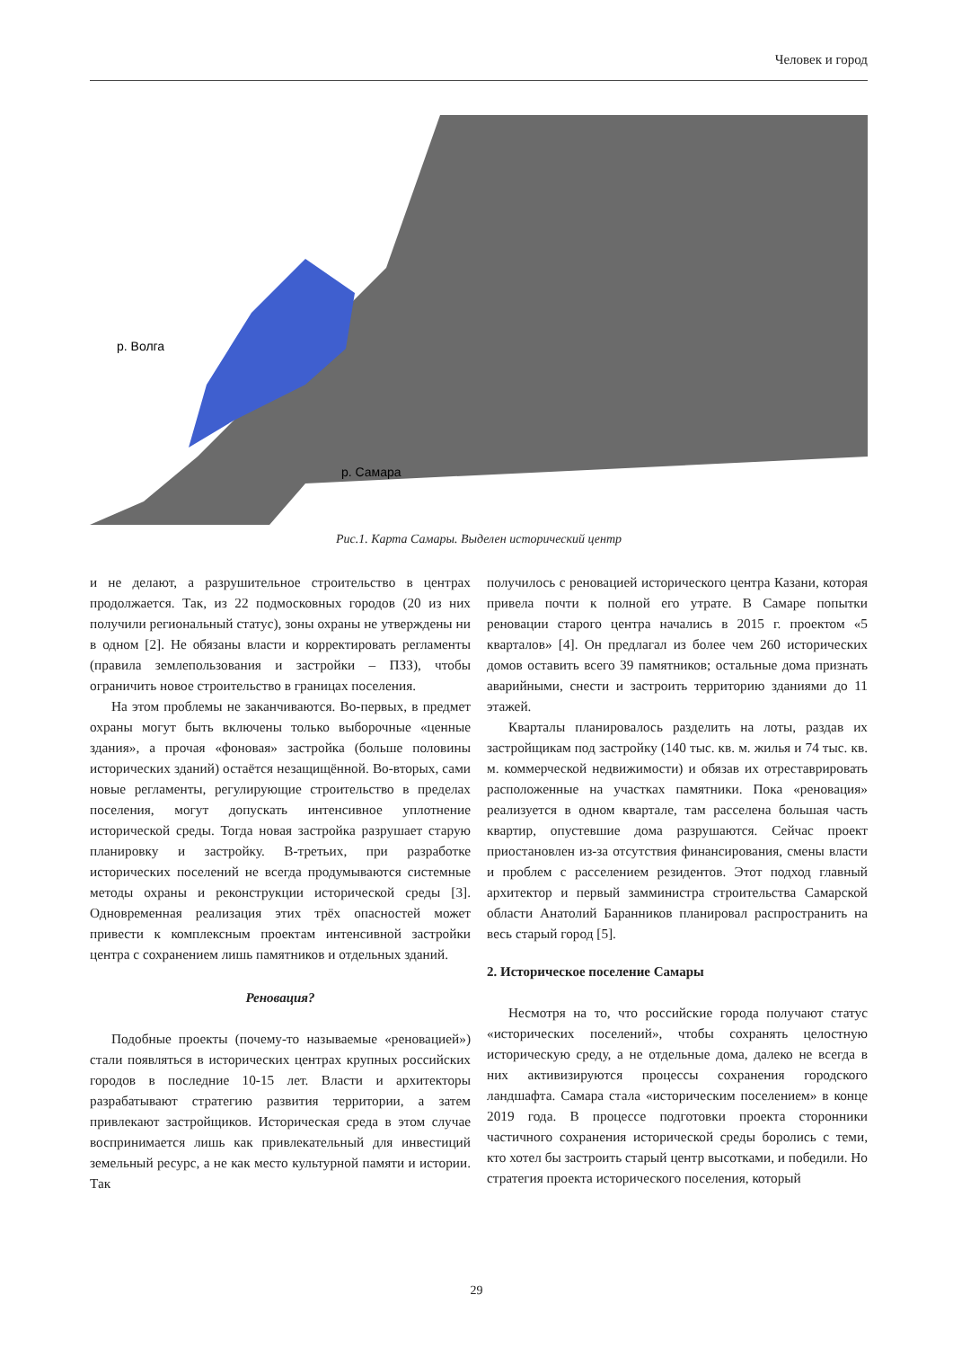Человек и город
р. Волга
р. Самара
Рис.1. Карта Самары. Выделен исторический центр
и не делают, а разрушительное строительство в центрах продолжается. Так, из 22 подмосковных городов (20 из них получили региональный статус), зоны охраны не утверждены ни в одном [2]. Не обязаны власти и корректировать регламенты (правила землепользования и застройки – ПЗЗ), чтобы ограничить новое строительство в границах поселения.
На этом проблемы не заканчиваются. Во-первых, в предмет охраны могут быть включены только выборочные «ценные здания», а прочая «фоновая» застройка (больше половины исторических зданий) остаётся незащищённой. Во-вторых, сами новые регламенты, регулирующие строительство в пределах поселения, могут допускать интенсивное уплотнение исторической среды. Тогда новая застройка разрушает старую планировку и застройку. В-третьих, при разработке исторических поселений не всегда продумываются системные методы охраны и реконструкции исторической среды [3]. Одновременная реализация этих трёх опасностей может привести к комплексным проектам интенсивной застройки центра с сохранением лишь памятников и отдельных зданий.
Реновация?
Подобные проекты (почему-то называемые «реновацией») стали появляться в исторических центрах крупных российских городов в последние 10-15 лет. Власти и архитекторы разрабатывают стратегию развития территории, а затем привлекают застройщиков. Историческая среда в этом случае воспринимается лишь как привлекательный для инвестиций земельный ресурс, а не как место культурной памяти и истории. Так
получилось с реновацией исторического центра Казани, которая привела почти к полной его утрате. В Самаре попытки реновации старого центра начались в 2015 г. проектом «5 кварталов» [4]. Он предлагал из более чем 260 исторических домов оставить всего 39 памятников; остальные дома признать аварийными, снести и застроить территорию зданиями до 11 этажей.
Кварталы планировалось разделить на лоты, раздав их застройщикам под застройку (140 тыс. кв. м. жилья и 74 тыс. кв. м. коммерческой недвижимости) и обязав их отреставрировать расположенные на участках памятники. Пока «реновация» реализуется в одном квартале, там расселена большая часть квартир, опустевшие дома разрушаются. Сейчас проект приостановлен из-за отсутствия финансирования, смены власти и проблем с расселением резидентов. Этот подход главный архитектор и первый замминистра строительства Самарской области Анатолий Баранников планировал распространить на весь старый город [5].
2. Историческое поселение Самары
Несмотря на то, что российские города получают статус «исторических поселений», чтобы сохранять целостную историческую среду, а не отдельные дома, далеко не всегда в них активизируются процессы сохранения городского ландшафта. Самара стала «историческим поселением» в конце 2019 года. В процессе подготовки проекта сторонники частичного сохранения исторической среды боролись с теми, кто хотел бы застроить старый центр высотками, и победили. Но стратегия проекта исторического поселения, который
29